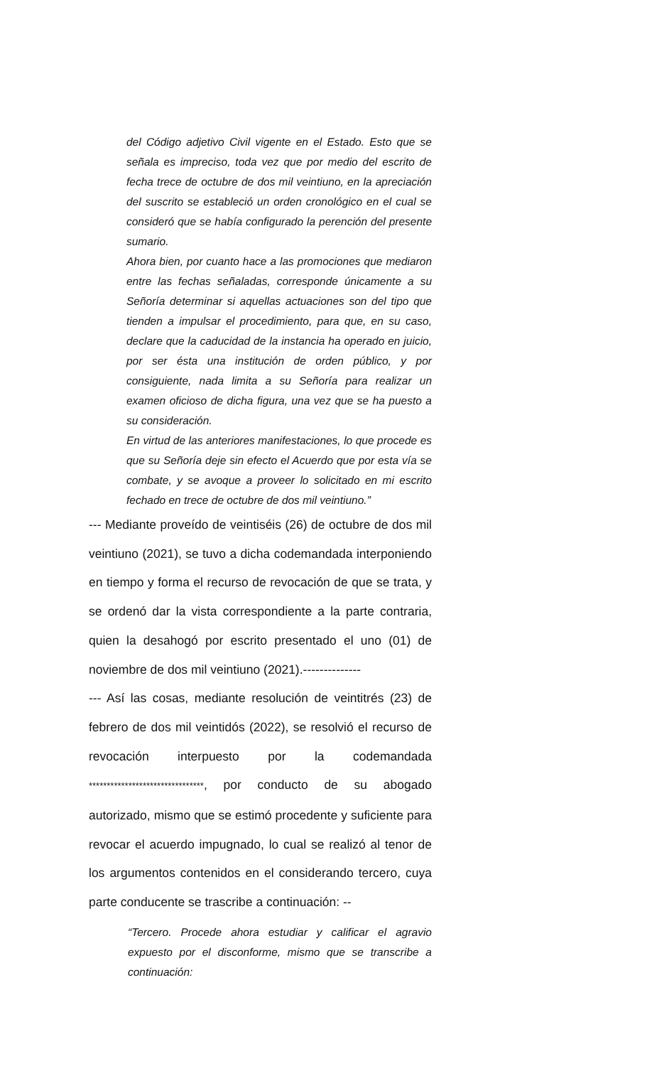del Código adjetivo Civil vigente en el Estado. Esto que se señala es impreciso, toda vez que por medio del escrito de fecha trece de octubre de dos mil veintiuno, en la apreciación del suscrito se estableció un orden cronológico en el cual se consideró que se había configurado la perención del presente sumario.
Ahora bien, por cuanto hace a las promociones que mediaron entre las fechas señaladas, corresponde únicamente a su Señoría determinar si aquellas actuaciones son del tipo que tienden a impulsar el procedimiento, para que, en su caso, declare que la caducidad de la instancia ha operado en juicio, por ser ésta una institución de orden público, y por consiguiente, nada limita a su Señoría para realizar un examen oficioso de dicha figura, una vez que se ha puesto a su consideración.
En virtud de las anteriores manifestaciones, lo que procede es que su Señoría deje sin efecto el Acuerdo que por esta vía se combate, y se avoque a proveer lo solicitado en mi escrito fechado en trece de octubre de dos mil veintiuno.”
--- Mediante proveído de veintiséis (26) de octubre de dos mil veintiuno (2021), se tuvo a dicha codemandada interponiendo en tiempo y forma el recurso de revocación de que se trata, y se ordenó dar la vista correspondiente a la parte contraria, quien la desahogó por escrito presentado el uno (01) de noviembre de dos mil veintiuno (2021).--------------
--- Así las cosas, mediante resolución de veintitrés (23) de febrero de dos mil veintidós (2022), se resolvió el recurso de revocación interpuesto por la codemandada ********************************, por conducto de su abogado autorizado, mismo que se estimó procedente y suficiente para revocar el acuerdo impugnado, lo cual se realizó al tenor de los argumentos contenidos en el considerando tercero, cuya parte conducente se trascribe a continuación: --
“Tercero. Procede ahora estudiar y calificar el agravio expuesto por el disconforme, mismo que se transcribe a continuación: